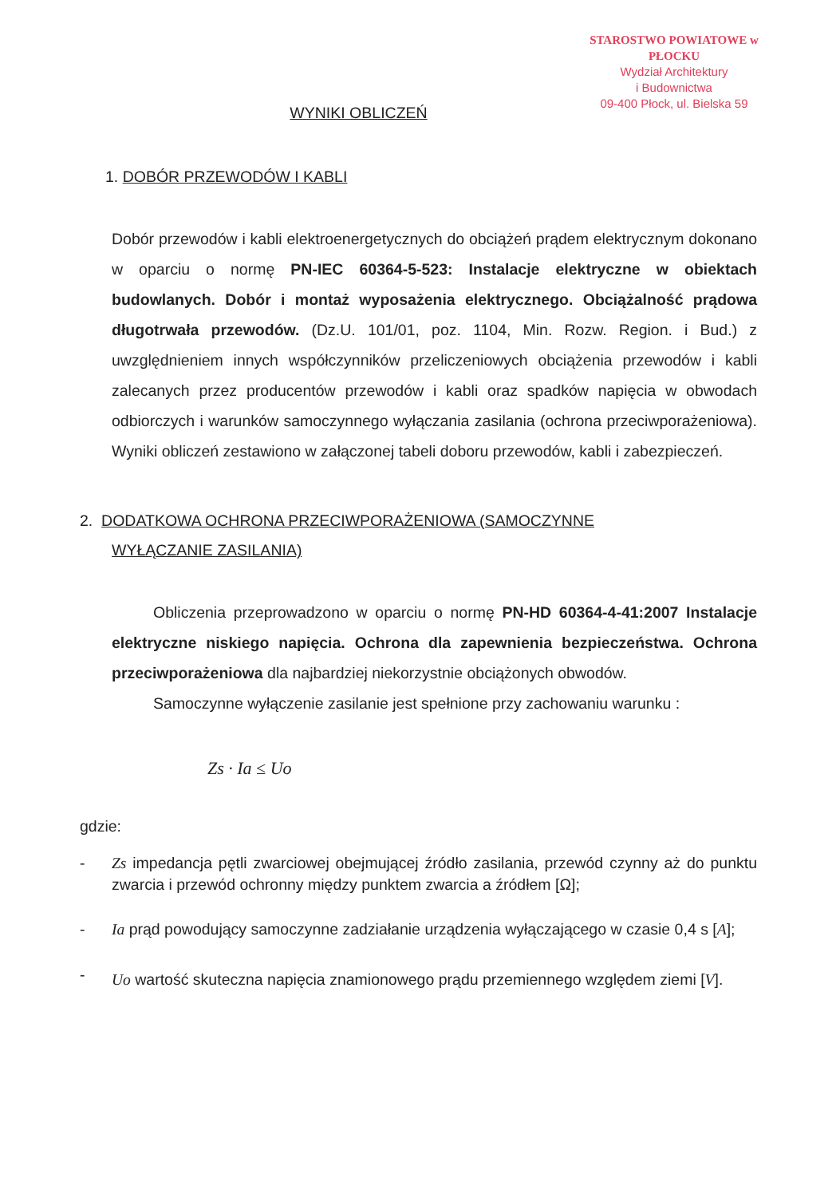STAROSTWO POWIATOWE w PŁOCKU
Wydział Architektury
i Budownictwa
09-400 Płock, ul. Bielska 59
WYNIKI OBLICZEŃ
1. DOBÓR PRZEWODÓW I KABLI
Dobór przewodów i kabli elektroenergetycznych do obciążeń prądem elektrycznym dokonano w oparciu o normę PN-IEC 60364-5-523: Instalacje elektryczne w obiektach budowlanych. Dobór i montaż wyposażenia elektrycznego. Obciążalność prądowa długotrwała przewodów. (Dz.U. 101/01, poz. 1104, Min. Rozw. Region. i Bud.) z uwzględnieniem innych współczynników przeliczeniowych obciążenia przewodów i kabli zalecanych przez producentów przewodów i kabli oraz spadków napięcia w obwodach odbiorczych i warunków samoczynnego wyłączania zasilania (ochrona przeciwporażeniowa). Wyniki obliczeń zestawiono w załączonej tabeli doboru przewodów, kabli i zabezpieczeń.
2. DODATKOWA OCHRONA PRZECIWPORAŻENIOWA (SAMOCZYNNE
WYŁĄCZANIE ZASILANIA)
Obliczenia przeprowadzono w oparciu o normę PN-HD 60364-4-41:2007 Instalacje elektryczne niskiego napięcia. Ochrona dla zapewnienia bezpieczeństwa. Ochrona przeciwporażeniowa dla najbardziej niekorzystnie obciążonych obwodów.
Samoczynne wyłączenie zasilanie jest spełnione przy zachowaniu warunku :
Zs · Ia ≤ Uo
gdzie:
- Zs impedancja pętli zwarciowej obejmującej źródło zasilania, przewód czynny aż do punktu zwarcia i przewód ochronny między punktem zwarcia a źródłem [Ω];
- Ia prąd powodujący samoczynne zadziałanie urządzenia wyłączającego w czasie 0,4 s [A];
-
Uo wartość skuteczna napięcia znamionowego prądu przemiennego względem ziemi [V].